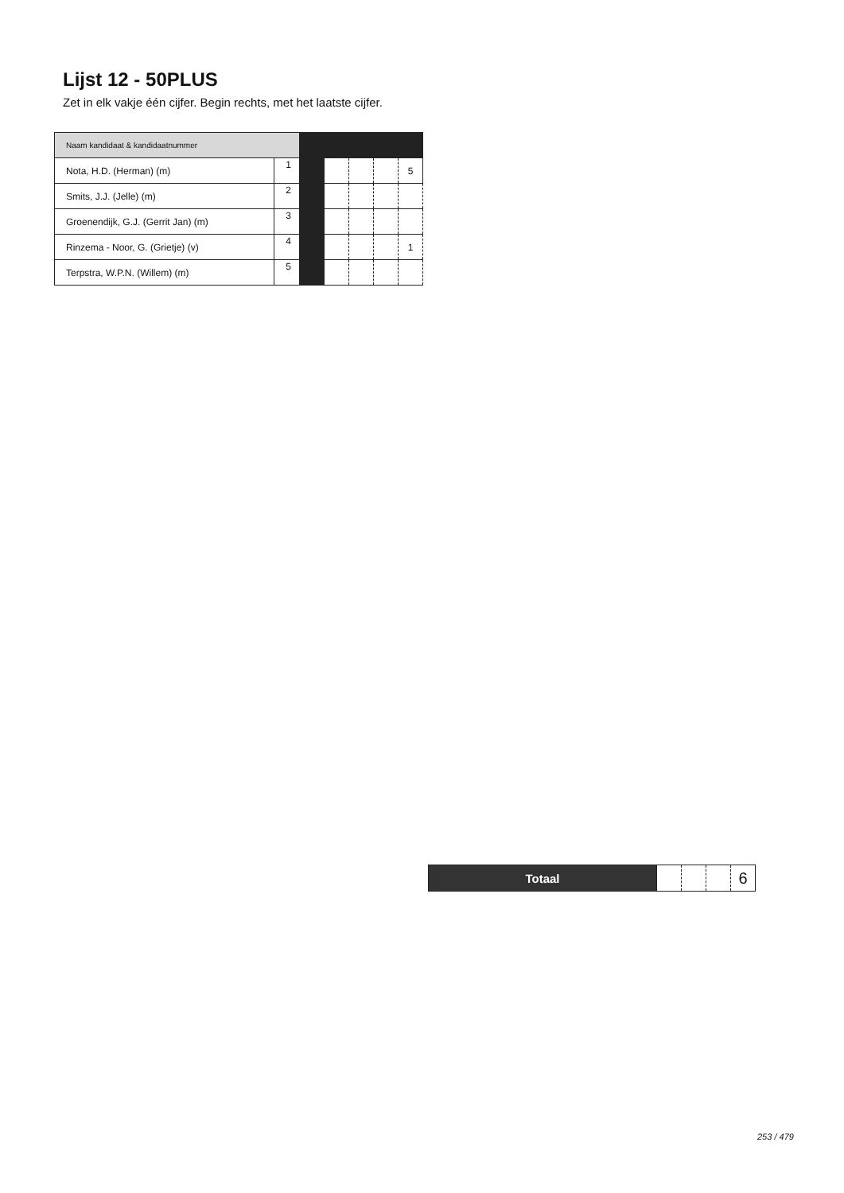Lijst 12 - 50PLUS
Zet in elk vakje één cijfer. Begin rechts, met het laatste cijfer.
| Naam kandidaat & kandidaatnummer | | | | | | |
| Nota, H.D. (Herman) (m) | 1 | | | | | 5 |
| Smits, J.J. (Jelle) (m) | 2 | | | | | |
| Groenendijk, G.J. (Gerrit Jan) (m) | 3 | | | | | |
| Rinzema - Noor, G. (Grietje) (v) | 4 | | | | | 1 |
| Terpstra, W.P.N. (Willem) (m) | 5 | | | | | |
| Totaal | | | | 6 |
253 / 479